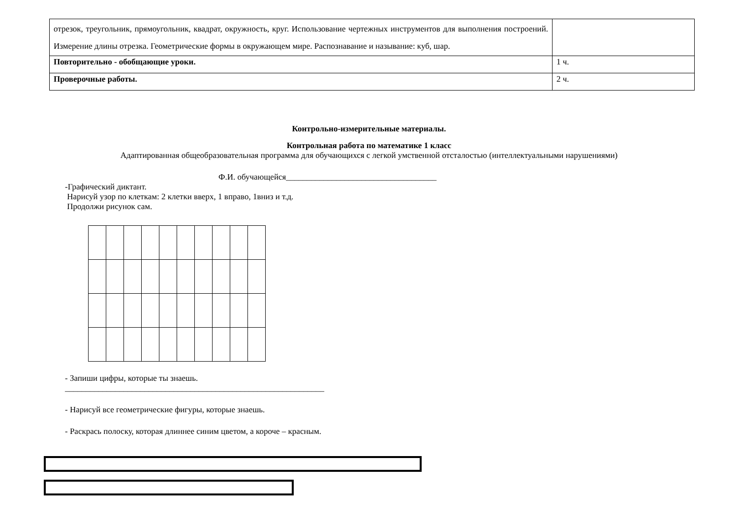| отрезок, треугольник, прямоугольник, квадрат, окружность, круг. Использование чертежных инструментов для выполнения построений. Измерение длины отрезка. Геометрические формы в окружающем мире. Распознавание и называние: куб, шар. | |
| Повторительно - обобщающие уроки. | 1 ч. |
| Проверочные работы. | 2 ч. |
Контрольно-измерительные материалы.
Контрольная работа по математике 1 класс
Адаптированная общеобразовательная программа для обучающихся с легкой умственной отсталостью (интеллектуальными нарушениями)
Ф.И. обучающейся____________________________________
-Графический диктант.
Нарисуй узор по клеткам: 2 клетки вверх, 1 вправо, 1вниз и т.д.
Продолжи рисунок сам.
- Запиши цифры, которые ты знаешь.
______________________________________________________________
- Нарисуй все геометрические фигуры, которые знаешь.
- Раскрась полоску, которая длиннее синим цветом, а короче – красным.